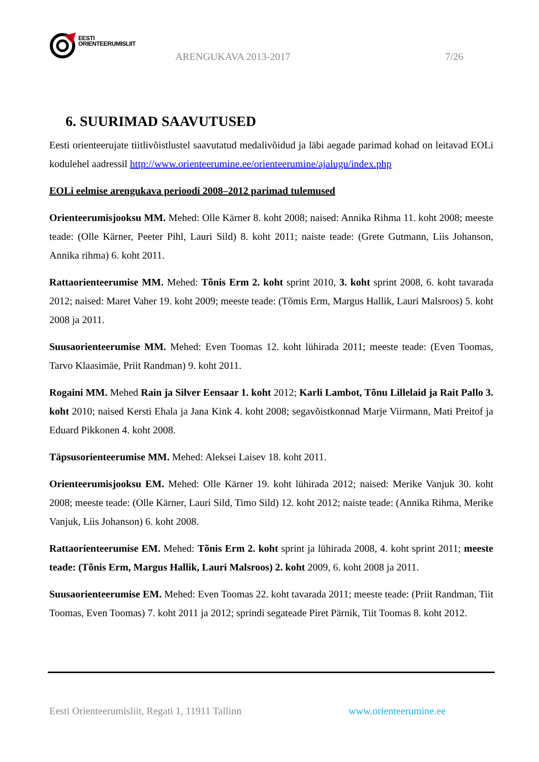EESTI
ORIENTEERUMISLIIT
ARENGUKAVA 2013-2017 7/26
6. SUURIMAD SAAVUTUSED
Eesti orienteerujate tiitlivõistlustel saavutatud medalivõidud ja läbi aegade parimad kohad on leitavad EOLi kodulehel aadressil http://www.orienteerumine.ee/orienteerumine/ajalugu/index.php
EOLi eelmise arengukava perioodi 2008–2012 parimad tulemused
Orienteerumisjooksu MM. Mehed: Olle Kärner 8. koht 2008; naised: Annika Rihma 11. koht 2008; meeste teade: (Olle Kärner, Peeter Pihl, Lauri Sild) 8. koht 2011; naiste teade: (Grete Gutmann, Liis Johanson, Annika rihma) 6. koht 2011.
Rattaorienteerumise MM. Mehed: Tõnis Erm 2. koht sprint 2010, 3. koht sprint 2008, 6. koht tavarada 2012; naised: Maret Vaher 19. koht 2009; meeste teade: (Tõmis Erm, Margus Hallik, Lauri Malsroos) 5. koht 2008 ja 2011.
Suusaorienteerumise MM. Mehed: Even Toomas 12. koht lühirada 2011; meeste teade: (Even Toomas, Tarvo Klaasimäe, Priit Randman) 9. koht 2011.
Rogaini MM. Mehed Rain ja Silver Eensaar 1. koht 2012; Karli Lambot, Tõnu Lillelaid ja Rait Pallo 3. koht 2010; naised Kersti Ehala ja Jana Kink 4. koht 2008; segavõistkonnad Marje Viirmann, Mati Preitof ja Eduard Pikkonen 4. koht 2008.
Täpsusorienteerumise MM. Mehed: Aleksei Laisev 18. koht 2011.
Orienteerumisjooksu EM. Mehed: Olle Kärner 19. koht lühirada 2012; naised: Merike Vanjuk 30. koht 2008; meeste teade: (Olle Kärner, Lauri Sild, Timo Sild) 12. koht 2012; naiste teade: (Annika Rihma, Merike Vanjuk, Liis Johanson) 6. koht 2008.
Rattaorienteerumise EM. Mehed: Tõnis Erm 2. koht sprint ja lühirada 2008, 4. koht sprint 2011; meeste teade: (Tõnis Erm, Margus Hallik, Lauri Malsroos) 2. koht 2009, 6. koht 2008 ja 2011.
Suusaorienteerumise EM. Mehed: Even Toomas 22. koht tavarada 2011; meeste teade: (Priit Randman, Tiit Toomas, Even Toomas) 7. koht 2011 ja 2012; sprindi segateade Piret Pärnik, Tiit Toomas 8. koht 2012.
Eesti Orienteerumisliit, Regati 1, 11911 Tallinn www.orienteerumine.ee